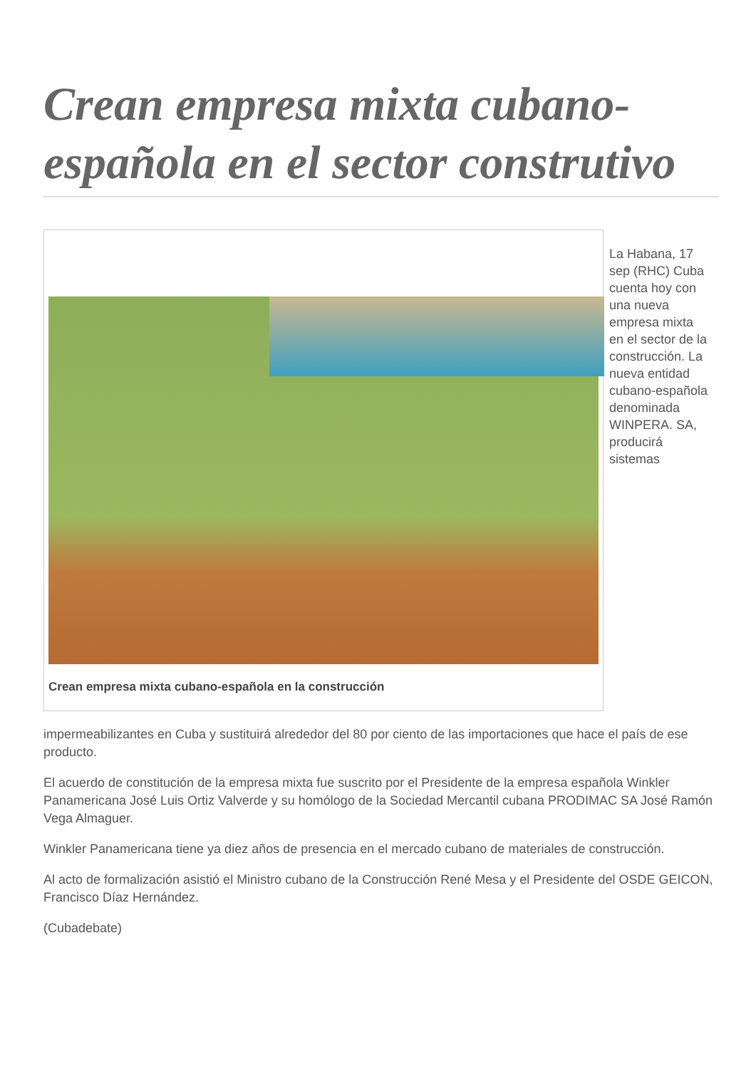Crean empresa mixta cubano-española en el sector construtivo
Crean empresa mixta cubano-española en la construcción
La Habana, 17 sep (RHC) Cuba cuenta hoy con una nueva empresa mixta en el sector de la construcción. La nueva entidad cubano-española denominada WINPERA. SA, producirá sistemas
impermeabilizantes en Cuba y sustituirá alrededor del 80 por ciento de las importaciones que hace el país de ese producto.
El acuerdo de constitución de la empresa mixta fue suscrito por el Presidente de la empresa española Winkler Panamericana José Luis Ortiz Valverde y su homólogo de la Sociedad Mercantil cubana PRODIMAC SA José Ramón Vega Almaguer.
Winkler Panamericana tiene ya diez años de presencia en el mercado cubano de materiales de construcción.
Al acto de formalización asistió el Ministro cubano de la Construcción René Mesa y el Presidente del OSDE GEICON, Francisco Díaz Hernández.
(Cubadebate)